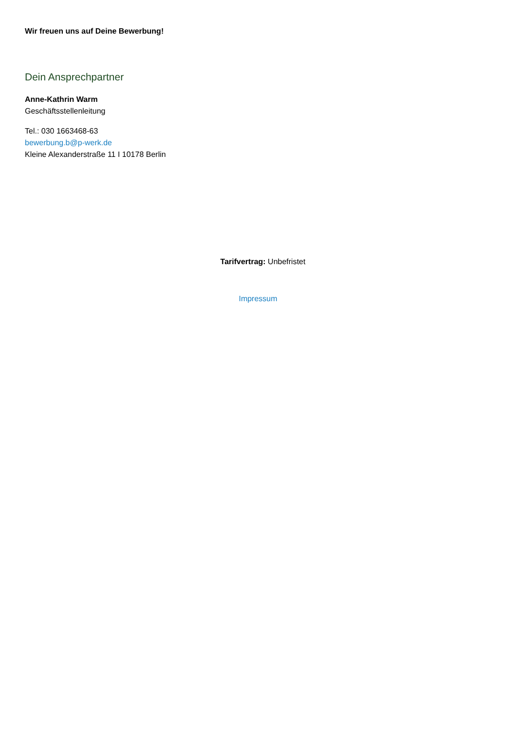Wir freuen uns auf Deine Bewerbung!
Dein Ansprechpartner
Anne-Kathrin Warm
Geschäftsstellenleitung
Tel.: 030 1663468-63
bewerbung.b@p-werk.de
Kleine Alexanderstraße 11 I 10178 Berlin
Tarifvertrag: Unbefristet
Impressum